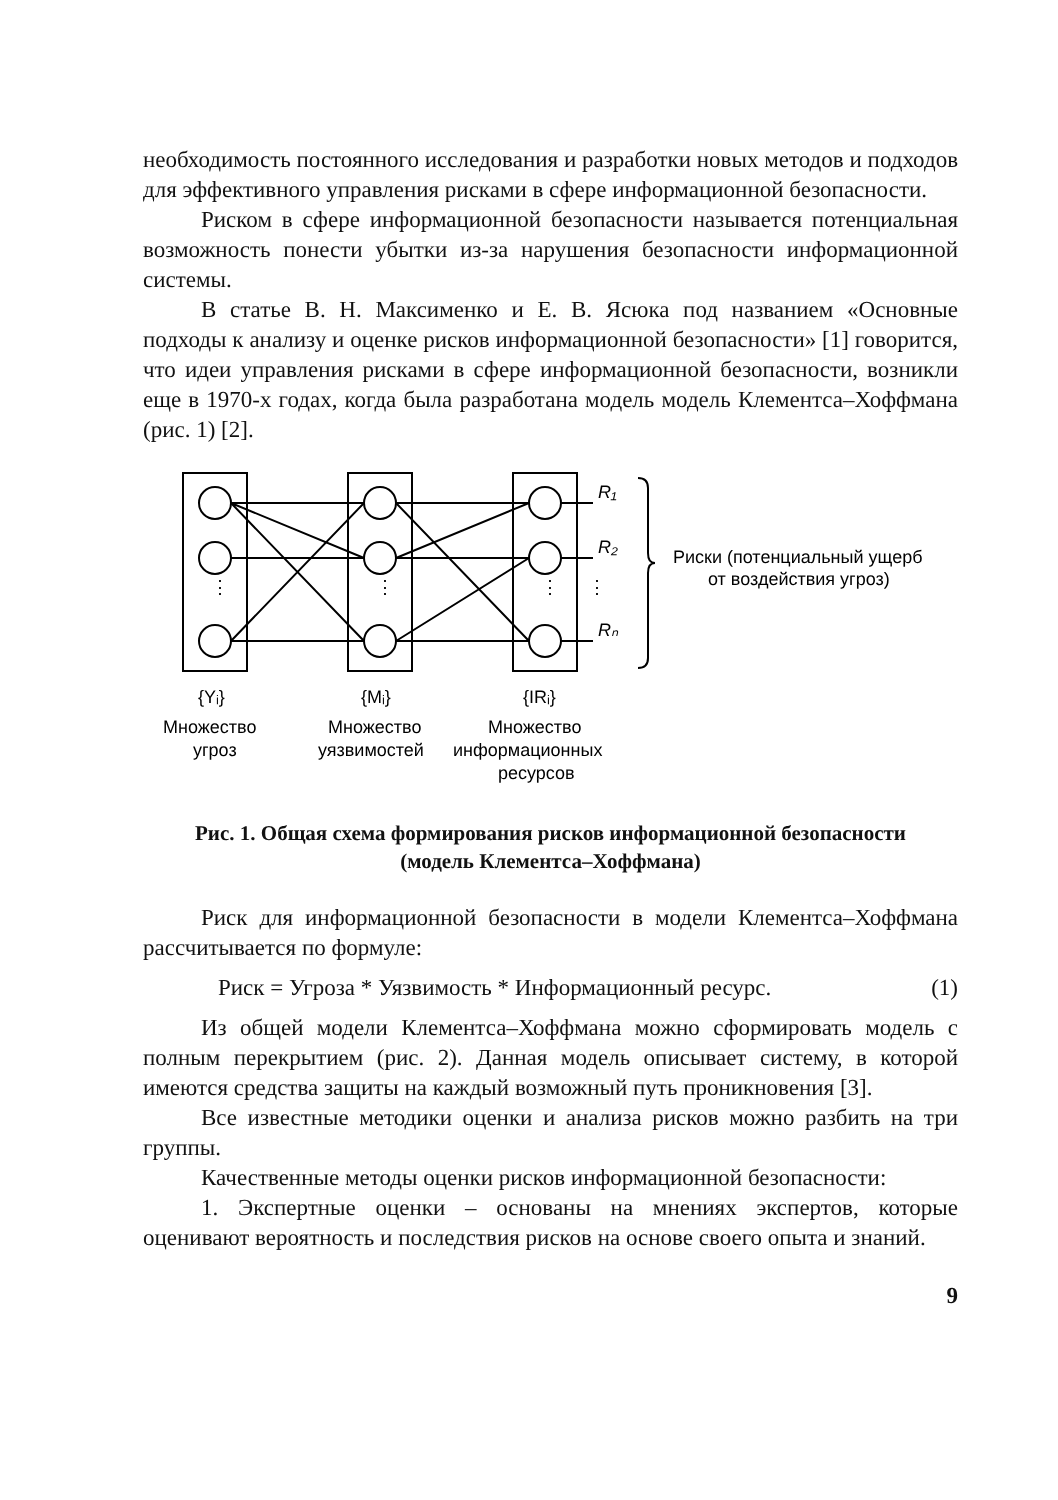необходимость постоянного исследования и разработки новых методов и подходов для эффективного управления рисками в сфере информационной безопасности.
Риском в сфере информационной безопасности называется потенциальная возможность понести убытки из-за нарушения безопасности информационной системы.
В статье В. Н. Максименко и Е. В. Ясюка под названием «Основные подходы к анализу и оценке рисков информационной безопасности» [1] говорится, что идеи управления рисками в сфере информационной безопасности, возникли еще в 1970-х годах, когда была разработана модель модель Клементса–Хоффмана (рис. 1) [2].
⋮
⋮
⋮
⋮
R₁
R₂
Rₙ
Риски (потенциальный ущерб
от воздействия угроз)
{Yᵢ}
{Mᵢ}
{IRᵢ}
Множество
угроз
Множество
уязвимостей
Множество
информационных
ресурсов
Рис. 1. Общая схема формирования рисков информационной безопасности
(модель Клементса–Хоффмана)
Риск для информационной безопасности в модели Клементса–Хоффмана рассчитывается по формуле:
Риск = Угроза * Уязвимость * Информационный ресурс. (1)
Из общей модели Клементса–Хоффмана можно сформировать модель с полным перекрытием (рис. 2). Данная модель описывает систему, в которой имеются средства защиты на каждый возможный путь проникновения [3].
Все известные методики оценки и анализа рисков можно разбить на три группы.
Качественные методы оценки рисков информационной безопасности:
1. Экспертные оценки – основаны на мнениях экспертов, которые оценивают вероятность и последствия рисков на основе своего опыта и знаний.
9